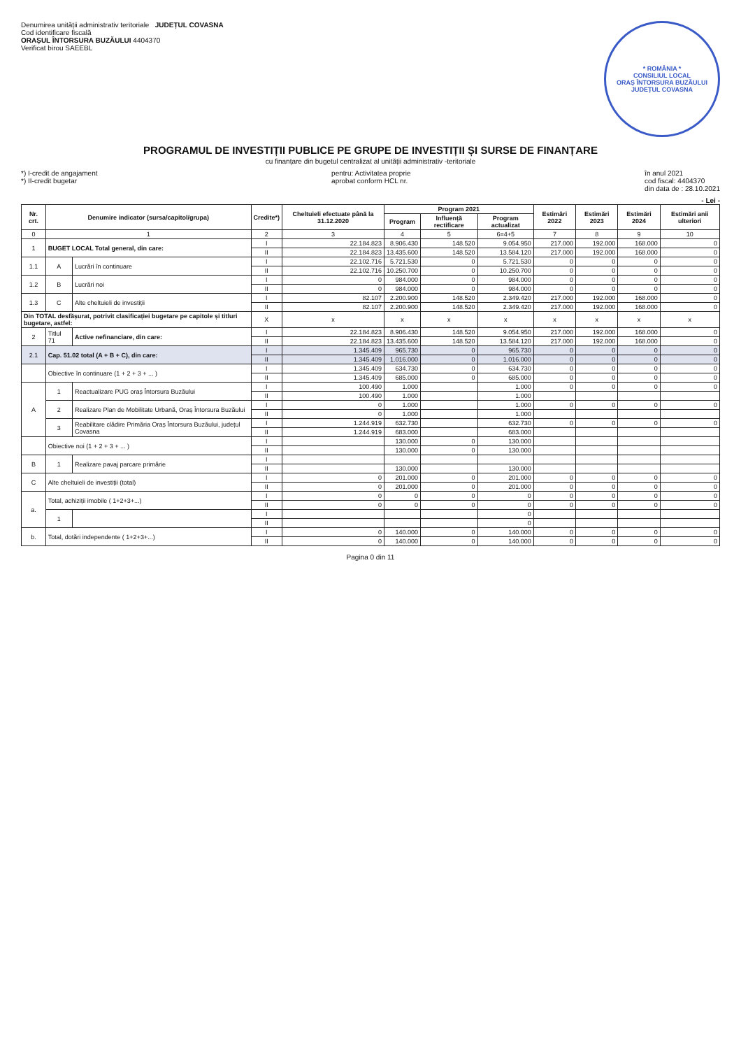Denumirea unității administrativ teritoriale JUDEȚUL COVASNA
Cod identificare fiscală
ORAȘUL ÎNTORSURA BUZĂULUI 4404370
Verificat birou SAEEBL
* ROMÂNIA *
CONSILIUL LOCAL
ORAȘ ÎNTORSURA BUZĂULUI
JUDEȚUL COVASNA
PROGRAMUL DE INVESTIȚII PUBLICE PE GRUPE DE INVESTIȚII ȘI SURSE DE FINANȚARE
cu finanțare din bugetul centralizat al unității administrativ -teritoriale
*) I-credit de angajament
*) II-credit bugetar
pentru: Activitatea proprie
aprobat conform HCL nr.
în anul 2021
cod fiscal: 4404370
din data de : 28.10.2021
- Lei -
| Nr. crt. | Denumire indicator (sursa/capitol/grupa) | | Credite*) | Cheltuieli efectuate până la 31.12.2020 | Program 2021 | | | Estimări 2022 | Estimări 2023 | Estimări 2024 | Estimări anii ulteriori |
| --- | --- | --- | --- | --- | --- | --- | --- | --- | --- | --- | --- |
| | | | | | Program | Influență rectificare | Program actualizat | | | | |
| 0 | 1 | | 2 | 3 | 4 | 5 | 6=4+5 | 7 | 8 | 9 | 10 |
| 1 | BUGET LOCAL Total general, din care: | | I | 22.184.823 | 8.906.430 | 148.520 | 9.054.950 | 217.000 | 192.000 | 168.000 | 0 |
| | | | II | 22.184.823 | 13.435.600 | 148.520 | 13.584.120 | 217.000 | 192.000 | 168.000 | 0 |
| 1.1 | A | Lucrări în continuare | I | 22.102.716 | 5.721.530 | 0 | 5.721.530 | 0 | 0 | 0 | 0 |
| | | | II | 22.102.716 | 10.250.700 | 0 | 10.250.700 | 0 | 0 | 0 | 0 |
| 1.2 | B | Lucrări noi | I | 0 | 984.000 | 0 | 984.000 | 0 | 0 | 0 | 0 |
| | | | II | 0 | 984.000 | 0 | 984.000 | 0 | 0 | 0 | 0 |
| 1.3 | C | Alte cheltuieli de investiții | I | 82.107 | 2.200.900 | 148.520 | 2.349.420 | 217.000 | 192.000 | 168.000 | 0 |
| | | | II | 82.107 | 2.200.900 | 148.520 | 2.349.420 | 217.000 | 192.000 | 168.000 | 0 |
| Din TOTAL desfășurat, potrivit clasificației bugetare pe capitole și titluri bugetare, astfel: | | | X | x | x | x | x | x | x | x | x |
| 2 | Titlul 71 | Active nefinanciare, din care: | I | 22.184.823 | 8.906.430 | 148.520 | 9.054.950 | 217.000 | 192.000 | 168.000 | 0 |
| | | | II | 22.184.823 | 13.435.600 | 148.520 | 13.584.120 | 217.000 | 192.000 | 168.000 | 0 |
| 2.1 | Cap. 51.02 total (A + B + C), din care: | | I | 1.345.409 | 965.730 | 0 | 965.730 | 0 | 0 | 0 | 0 |
| | | | II | 1.345.409 | 1.016.000 | 0 | 1.016.000 | 0 | 0 | 0 | 0 |
| | Obiective în continuare (1 + 2 + 3 + ... ) | | I | 1.345.409 | 634.730 | 0 | 634.730 | 0 | 0 | 0 | 0 |
| | | | II | 1.345.409 | 685.000 | 0 | 685.000 | 0 | 0 | 0 | 0 |
| A | 1 | Reactualizare PUG oraș Întorsura Buzăului | I | 100.490 | 1.000 | | 1.000 | 0 | 0 | 0 | 0 |
| | | | II | 100.490 | 1.000 | | 1.000 | | | | |
| | 2 | Realizare Plan de Mobilitate Urbană, Oraș Întorsura Buzăului | I | 0 | 1.000 | | 1.000 | 0 | 0 | 0 | 0 |
| | | | II | 0 | 1.000 | | 1.000 | | | | |
| | 3 | Reabilitare clădire Primăria Oraș Întorsura Buzăului, județul Covasna | I | 1.244.919 | 632.730 | | 632.730 | 0 | 0 | 0 | 0 |
| | | | II | 1.244.919 | 683.000 | | 683.000 | | | | |
| | Obiective noi (1 + 2 + 3 + ... ) | | I | | 130.000 | 0 | 130.000 | | | | |
| | | | II | | 130.000 | 0 | 130.000 | | | | |
| B | 1 | Realizare pavaj parcare primărie | I | | | | | | | | |
| | | | II | | 130.000 | | 130.000 | | | | |
| C | Alte cheltuieli de investiții (total) | | I | 0 | 201.000 | 0 | 201.000 | 0 | 0 | 0 | 0 |
| | | | II | 0 | 201.000 | 0 | 201.000 | 0 | 0 | 0 | 0 |
| a. | Total, achiziții imobile ( 1+2+3+...) | | I | 0 | 0 | 0 | 0 | 0 | 0 | 0 | 0 |
| | | | II | 0 | 0 | 0 | 0 | 0 | 0 | 0 | 0 |
| | 1 | | I | | | | 0 | | | | |
| | | | II | | | | 0 | | | | |
| b. | Total, dotări independente ( 1+2+3+...) | | I | 0 | 140.000 | 0 | 140.000 | 0 | 0 | 0 | 0 |
| | | | II | 0 | 140.000 | 0 | 140.000 | 0 | 0 | 0 | 0 |
Pagina 0 din 11